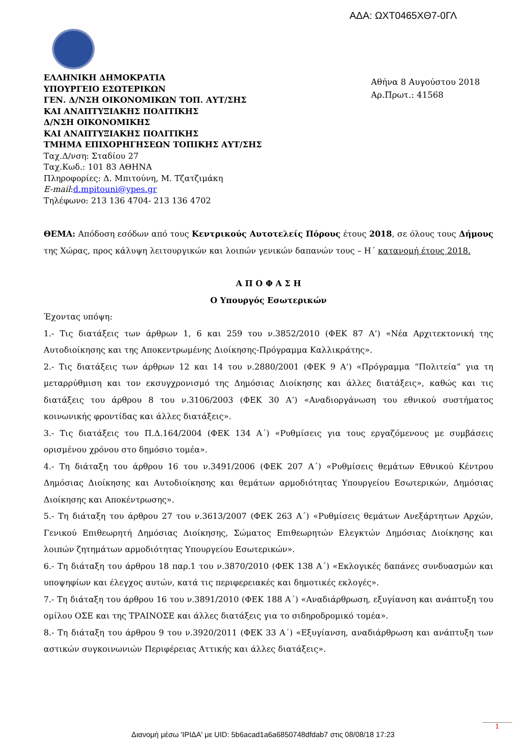ΑΔΑ: ΩΧΤ0465ΧΘ7-0ΓΛ
ΕΛΛΗΝΙΚΗ ΔΗΜΟΚΡΑΤΙΑ
ΥΠΟΥΡΓΕΙΟ ΕΣΩΤΕΡΙΚΩΝ
ΓΕΝ. Δ/ΝΣΗ ΟΙΚΟΝΟΜΙΚΩΝ ΤΟΠ. ΑΥΤ/ΣΗΣ
ΚΑΙ ΑΝΑΠΤΥΞΙΑΚΗΣ ΠΟΛΙΤΙΚΗΣ
Δ/ΝΣΗ ΟΙΚΟΝΟΜΙΚΗΣ
ΚΑΙ ΑΝΑΠΤΥΞΙΑΚΗΣ ΠΟΛΙΤΙΚΗΣ
ΤΜΗΜΑ ΕΠΙΧΟΡΗΓΗΣΕΩΝ ΤΟΠΙΚΗΣ ΑΥΤ/ΣΗΣ
Ταχ.Δ/νση: Σταδίου 27
Ταχ.Κωδ.: 101 83 ΑΘΗΝΑ
Πληροφορίες: Δ. Μπιτούνη, Μ. Τζατζιμάκη
E-mail:d.mpitouni@ypes.gr
Τηλέφωνο: 213 136 4704- 213 136 4702
Αθήνα 8 Αυγούστου 2018
Αρ.Πρωτ.: 41568
ΘΕΜΑ: Απόδοση εσόδων από τους Κεντρικούς Αυτοτελείς Πόρους έτους 2018, σε όλους τους Δήμους της Χώρας, προς κάλυψη λειτουργικών και λοιπών γενικών δαπανών τους – Η΄ κατανομή έτους 2018.
Α Π Ο Φ Α Σ Η
Ο Υπουργός Εσωτερικών
Έχοντας υπόψη:
1.- Τις διατάξεις των άρθρων 1, 6 και 259 του ν.3852/2010 (ΦΕΚ 87 Α’) «Νέα Αρχιτεκτονική της Αυτοδιοίκησης και της Αποκεντρωμένης Διοίκησης-Πρόγραμμα Καλλικράτης».
2.- Τις διατάξεις των άρθρων 12 και 14 του ν.2880/2001 (ΦΕΚ 9 Α’) «Πρόγραμμα “Πολιτεία” για τη μεταρρύθμιση και τον εκσυγχρονισμό της Δημόσιας Διοίκησης και άλλες διατάξεις», καθώς και τις διατάξεις του άρθρου 8 του ν.3106/2003 (ΦΕΚ 30 Α’) «Αναδιοργάνωση του εθνικού συστήματος κοινωνικής φροντίδας και άλλες διατάξεις».
3.- Τις διατάξεις του Π.Δ.164/2004 (ΦΕΚ 134 Α΄) «Ρυθμίσεις για τους εργαζόμενους με συμβάσεις ορισμένου χρόνου στο δημόσιο τομέα».
4.- Τη διάταξη του άρθρου 16 του ν.3491/2006 (ΦΕΚ 207 Α΄) «Ρυθμίσεις θεμάτων Εθνικού Κέντρου Δημόσιας Διοίκησης και Αυτοδιοίκησης και θεμάτων αρμοδιότητας Υπουργείου Εσωτερικών, Δημόσιας Διοίκησης και Αποκέντρωσης».
5.- Τη διάταξη του άρθρου 27 του ν.3613/2007 (ΦΕΚ 263 Α΄) «Ρυθμίσεις θεμάτων Ανεξάρτητων Αρχών, Γενικού Επιθεωρητή Δημόσιας Διοίκησης, Σώματος Επιθεωρητών Ελεγκτών Δημόσιας Διοίκησης και λοιπών ζητημάτων αρμοδιότητας Υπουργείου Εσωτερικών».
6.- Τη διάταξη του άρθρου 18 παρ.1 του ν.3870/2010 (ΦΕΚ 138 Α΄) «Εκλογικές δαπάνες συνδυασμών και υποψηφίων και έλεγχος αυτών, κατά τις περιφερειακές και δημοτικές εκλογές».
7.- Τη διάταξη του άρθρου 16 του ν.3891/2010 (ΦΕΚ 188 Α΄) «Αναδιάρθρωση, εξυγίανση και ανάπτυξη του ομίλου ΟΣΕ και της ΤΡΑΙΝΟΣΕ και άλλες διατάξεις για το σιδηροδρομικό τομέα».
8.- Τη διάταξη του άρθρου 9 του ν.3920/2011 (ΦΕΚ 33 Α΄) «Εξυγίανση, αναδιάρθρωση και ανάπτυξη των αστικών συγκοινωνιών Περιφέρειας Αττικής και άλλες διατάξεις».
1
Διανομή μέσω 'ΙΡΙΔΑ' με UID: 5b6acad1a6a6850748dfdab7 στις 08/08/18 17:23